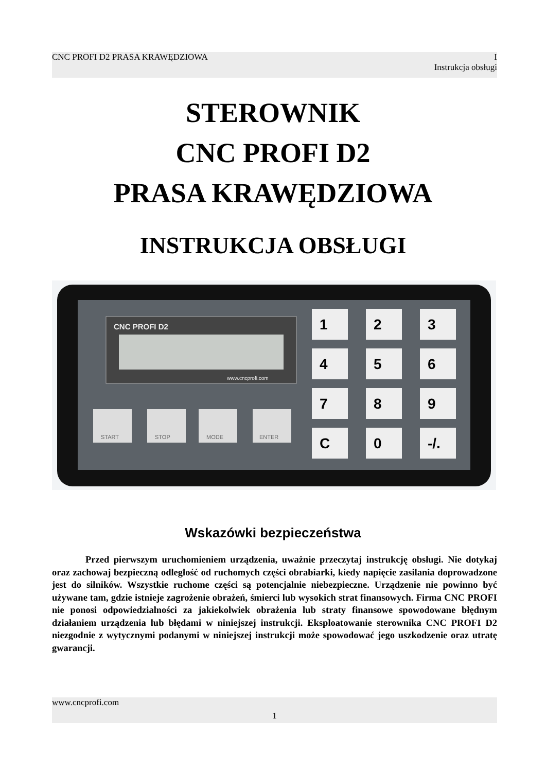CNC PROFI D2 PRASA KRAWĘDZIOWA I
Instrukcja obsługi
STEROWNIK
CNC PROFI D2
PRASA KRAWĘDZIOWA
INSTRUKCJA OBSŁUGI
CNC PROFI D2
www.cncprofi.com
1
2
3
4
5
6
7
8
9
C
0
-/.
START
STOP
MODE
ENTER
Wskazówki bezpieczeństwa
Przed pierwszym uruchomieniem urządzenia, uważnie przeczytaj instrukcję obsługi. Nie dotykaj oraz zachowaj bezpieczną odległość od ruchomych części obrabiarki, kiedy napięcie zasilania doprowadzone jest do silników. Wszystkie ruchome części są potencjalnie niebezpieczne. Urządzenie nie powinno być używane tam, gdzie istnieje zagrożenie obrażeń, śmierci lub wysokich strat finansowych. Firma CNC PROFI nie ponosi odpowiedzialności za jakiekolwiek obrażenia lub straty finansowe spowodowane błędnym działaniem urządzenia lub błędami w niniejszej instrukcji. Eksploatowanie sterownika CNC PROFI D2 niezgodnie z wytycznymi podanymi w niniejszej instrukcji może spowodować jego uszkodzenie oraz utratę gwarancji.
www.cncprofi.com
1